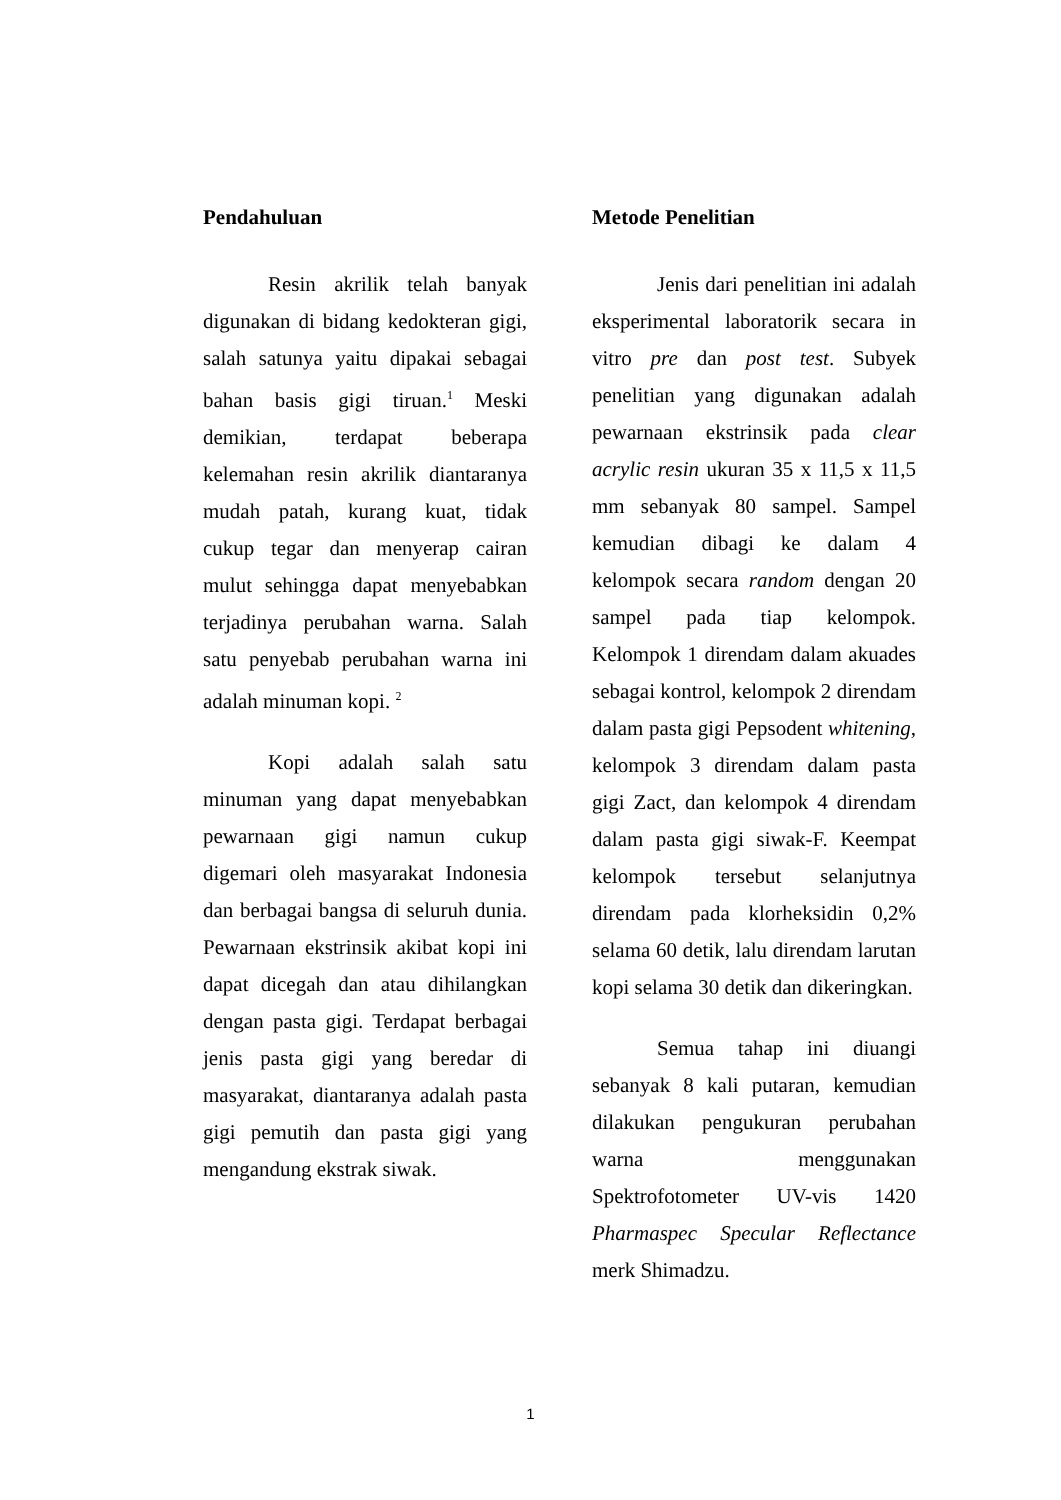Pendahuluan
Resin akrilik telah banyak digunakan di bidang kedokteran gigi, salah satunya yaitu dipakai sebagai bahan basis gigi tiruan.<sup>1</sup> Meski demikian, terdapat beberapa kelemahan resin akrilik diantaranya mudah patah, kurang kuat, tidak cukup tegar dan menyerap cairan mulut sehingga dapat menyebabkan terjadinya perubahan warna. Salah satu penyebab perubahan warna ini adalah minuman kopi. <sup>2</sup>
Kopi adalah salah satu minuman yang dapat menyebabkan pewarnaan gigi namun cukup digemari oleh masyarakat Indonesia dan berbagai bangsa di seluruh dunia. Pewarnaan ekstrinsik akibat kopi ini dapat dicegah dan atau dihilangkan dengan pasta gigi. Terdapat berbagai jenis pasta gigi yang beredar di masyarakat, diantaranya adalah pasta gigi pemutih dan pasta gigi yang mengandung ekstrak siwak.
Metode Penelitian
Jenis dari penelitian ini adalah eksperimental laboratorik secara in vitro pre dan post test. Subyek penelitian yang digunakan adalah pewarnaan ekstrinsik pada clear acrylic resin ukuran 35 x 11,5 x 11,5 mm sebanyak 80 sampel. Sampel kemudian dibagi ke dalam 4 kelompok secara random dengan 20 sampel pada tiap kelompok. Kelompok 1 direndam dalam akuades sebagai kontrol, kelompok 2 direndam dalam pasta gigi Pepsodent whitening, kelompok 3 direndam dalam pasta gigi Zact, dan kelompok 4 direndam dalam pasta gigi siwak-F. Keempat kelompok tersebut selanjutnya direndam pada klorheksidin 0,2% selama 60 detik, lalu direndam larutan kopi selama 30 detik dan dikeringkan.
Semua tahap ini diuangi sebanyak 8 kali putaran, kemudian dilakukan pengukuran perubahan warna menggunakan Spektrofotometer UV-vis 1420 Pharmaspec Specular Reflectance merk Shimadzu.
1